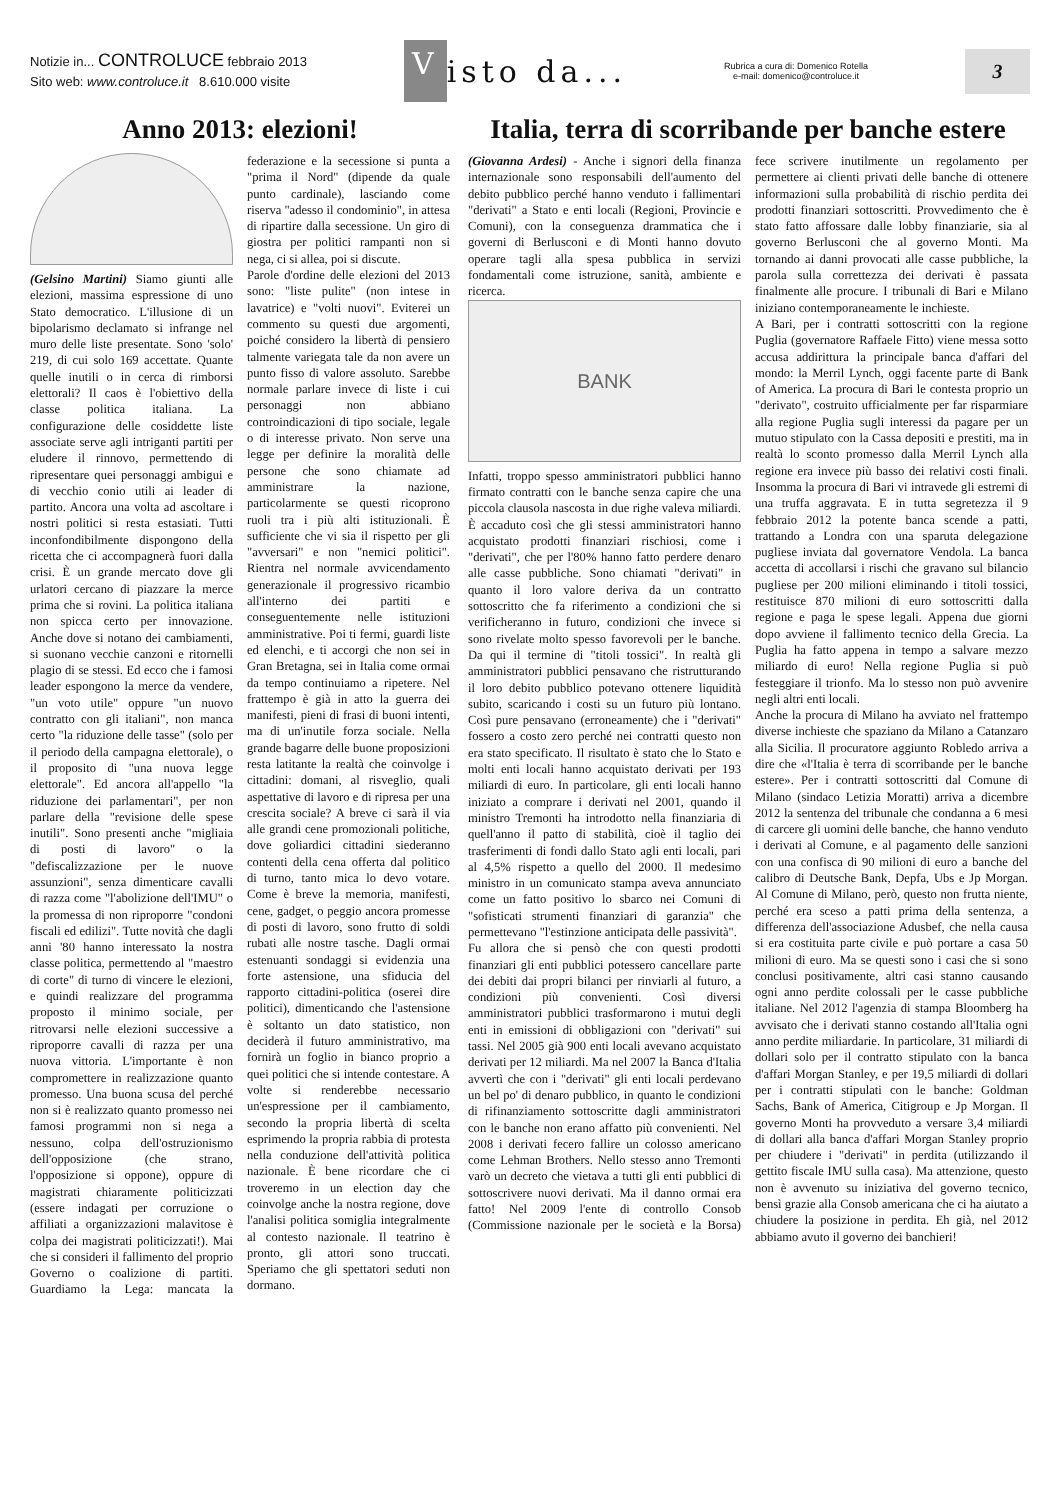Notizie in... CONTROLUCE febbraio 2013
Sito web: www.controluce.it 8.610.000 visite
Visto da...
Rubrica a cura di: Domenico Rotella
e-mail: domenico@controluce.it
3
Anno 2013: elezioni!
(Gelsino Martini) Siamo giunti alle elezioni, massima espressione di uno Stato democratico. L'illusione di un bipolarismo declamato si infrange nel muro delle liste presentate. Sono 'solo' 219, di cui solo 169 accettate. Quante quelle inutili o in cerca di rimborsi elettorali? Il caos è l'obiettivo della classe politica italiana. La configurazione delle cosiddette liste associate serve agli intriganti partiti per eludere il rinnovo, permettendo di ripresentare quei personaggi ambigui e di vecchio conio utili ai leader di partito. Ancora una volta ad ascoltare i nostri politici si resta estasiati. Tutti inconfondibilmente dispongono della ricetta che ci accompagnerà fuori dalla crisi. È un grande mercato dove gli urlatori cercano di piazzare la merce prima che si rovini. La politica italiana non spicca certo per innovazione. Anche dove si notano dei cambiamenti, si suonano vecchie canzoni e ritornelli plagio di se stessi. Ed ecco che i famosi leader espongono la merce da vendere, "un voto utile" oppure "un nuovo contratto con gli italiani", non manca certo "la riduzione delle tasse" (solo per il periodo della campagna elettorale), o il proposito di "una nuova legge elettorale". Ed ancora all'appello "la riduzione dei parlamentari", per non parlare della "revisione delle spese inutili". Sono presenti anche "migliaia di posti di lavoro" o la "defiscalizzazione per le nuove assunzioni", senza dimenticare cavalli di razza come "l'abolizione dell'IMU" o la promessa di non riproporre "condoni fiscali ed edilizi". Tutte novità che dagli anni '80 hanno interessato la nostra classe politica, permettendo al "maestro di corte" di turno di vincere le elezioni, e quindi realizzare del programma proposto il minimo sociale, per ritrovarsi nelle elezioni successive a riproporre cavalli di razza per una nuova vittoria. L'importante è non compromettere in realizzazione quanto promesso. Una buona scusa del perché non si è realizzato quanto promesso nei famosi programmi non si nega a nessuno, colpa dell'ostruzionismo dell'opposizione (che strano, l'opposizione si oppone), oppure di magistrati chiaramente politicizzati (essere indagati per corruzione o affiliati a organizzazioni malavitose è colpa dei magistrati politicizzati!). Mai che si consideri il fallimento del proprio Governo o coalizione di partiti. Guardiamo la Lega: mancata la federazione e la secessione si punta a "prima il Nord" (dipende da quale punto cardinale), lasciando come riserva "adesso il condominio", in attesa di ripartire dalla secessione. Un giro di giostra per politici rampanti non si nega, ci si allea, poi si discute.
Parole d'ordine delle elezioni del 2013 sono: "liste pulite" (non intese in lavatrice) e "volti nuovi". Eviterei un commento su questi due argomenti, poiché considero la libertà di pensiero talmente variegata tale da non avere un punto fisso di valore assoluto. Sarebbe normale parlare invece di liste i cui personaggi non abbiano controindicazioni di tipo sociale, legale o di interesse privato. Non serve una legge per definire la moralità delle persone che sono chiamate ad amministrare la nazione, particolarmente se questi ricoprono ruoli tra i più alti istituzionali. È sufficiente che vi sia il rispetto per gli "avversari" e non "nemici politici". Rientra nel normale avvicendamento generazionale il progressivo ricambio all'interno dei partiti e conseguentemente nelle istituzioni amministrative. Poi ti fermi, guardi liste ed elenchi, e ti accorgi che non sei in Gran Bretagna, sei in Italia come ormai da tempo continuiamo a ripetere. Nel frattempo è già in atto la guerra dei manifesti, pieni di frasi di buoni intenti, ma di un'inutile forza sociale. Nella grande bagarre delle buone proposizioni resta latitante la realtà che coinvolge i cittadini: domani, al risveglio, quali aspettative di lavoro e di ripresa per una crescita sociale? A breve ci sarà il via alle grandi cene promozionali politiche, dove goliardici cittadini siederanno contenti della cena offerta dal politico di turno, tanto mica lo devo votare. Come è breve la memoria, manifesti, cene, gadget, o peggio ancora promesse di posti di lavoro, sono frutto di soldi rubati alle nostre tasche. Dagli ormai estenuanti sondaggi si evidenzia una forte astensione, una sfiducia del rapporto cittadini-politica (oserei dire politici), dimenticando che l'astensione è soltanto un dato statistico, non deciderà il futuro amministrativo, ma fornirà un foglio in bianco proprio a quei politici che si intende contestare. A volte si renderebbe necessario un'espressione per il cambiamento, secondo la propria libertà di scelta esprimendo la propria rabbia di protesta nella conduzione dell'attività politica nazionale. È bene ricordare che ci troveremo in un election day che coinvolge anche la nostra regione, dove l'analisi politica somiglia integralmente al contesto nazionale. Il teatrino è pronto, gli attori sono truccati. Speriamo che gli spettatori seduti non dormano.
Italia, terra di scorribande per banche estere
(Giovanna Ardesi) - Anche i signori della finanza internazionale sono responsabili dell'aumento del debito pubblico perché hanno venduto i fallimentari "derivati" a Stato e enti locali (Regioni, Provincie e Comuni), con la conseguenza drammatica che i governi di Berlusconi e di Monti hanno dovuto operare tagli alla spesa pubblica in servizi fondamentali come istruzione, sanità, ambiente e ricerca.
BANK
Infatti, troppo spesso amministratori pubblici hanno firmato contratti con le banche senza capire che una piccola clausola nascosta in due righe valeva miliardi. È accaduto così che gli stessi amministratori hanno acquistato prodotti finanziari rischiosi, come i "derivati", che per l'80% hanno fatto perdere denaro alle casse pubbliche. Sono chiamati "derivati" in quanto il loro valore deriva da un contratto sottoscritto che fa riferimento a condizioni che si verificheranno in futuro, condizioni che invece si sono rivelate molto spesso favorevoli per le banche. Da qui il termine di "titoli tossici". In realtà gli amministratori pubblici pensavano che ristrutturando il loro debito pubblico potevano ottenere liquidità subito, scaricando i costi su un futuro più lontano. Così pure pensavano (erroneamente) che i "derivati" fossero a costo zero perché nei contratti questo non era stato specificato. Il risultato è stato che lo Stato e molti enti locali hanno acquistato derivati per 193 miliardi di euro. In particolare, gli enti locali hanno iniziato a comprare i derivati nel 2001, quando il ministro Tremonti ha introdotto nella finanziaria di quell'anno il patto di stabilità, cioè il taglio dei trasferimenti di fondi dallo Stato agli enti locali, pari al 4,5% rispetto a quello del 2000. Il medesimo ministro in un comunicato stampa aveva annunciato come un fatto positivo lo sbarco nei Comuni di "sofisticati strumenti finanziari di garanzia" che permettevano "l'estinzione anticipata delle passività".
Fu allora che si pensò che con questi prodotti finanziari gli enti pubblici potessero cancellare parte dei debiti dai propri bilanci per rinviarli al futuro, a condizioni più convenienti. Così diversi amministratori pubblici trasformarono i mutui degli enti in emissioni di obbligazioni con "derivati" sui tassi. Nel 2005 già 900 enti locali avevano acquistato derivati per 12 miliardi. Ma nel 2007 la Banca d'Italia avvertì che con i "derivati" gli enti locali perdevano un bel po' di denaro pubblico, in quanto le condizioni di rifinanziamento sottoscritte dagli amministratori con le banche non erano affatto più convenienti. Nel 2008 i derivati fecero fallire un colosso americano come Lehman Brothers. Nello stesso anno Tremonti varò un decreto che vietava a tutti gli enti pubblici di sottoscrivere nuovi derivati. Ma il danno ormai era fatto! Nel 2009 l'ente di controllo Consob (Commissione nazionale per le società e la Borsa) fece scrivere inutilmente un regolamento per permettere ai clienti privati delle banche di ottenere informazioni sulla probabilità di rischio perdita dei prodotti finanziari sottoscritti. Provvedimento che è stato fatto affossare dalle lobby finanziarie, sia al governo Berlusconi che al governo Monti. Ma tornando ai danni provocati alle casse pubbliche, la parola sulla correttezza dei derivati è passata finalmente alle procure. I tribunali di Bari e Milano iniziano contemporaneamente le inchieste.
A Bari, per i contratti sottoscritti con la regione Puglia (governatore Raffaele Fitto) viene messa sotto accusa addirittura la principale banca d'affari del mondo: la Merril Lynch, oggi facente parte di Bank of America. La procura di Bari le contesta proprio un "derivato", costruito ufficialmente per far risparmiare alla regione Puglia sugli interessi da pagare per un mutuo stipulato con la Cassa depositi e prestiti, ma in realtà lo sconto promesso dalla Merril Lynch alla regione era invece più basso dei relativi costi finali. Insomma la procura di Bari vi intravede gli estremi di una truffa aggravata. E in tutta segretezza il 9 febbraio 2012 la potente banca scende a patti, trattando a Londra con una sparuta delegazione pugliese inviata dal governatore Vendola. La banca accetta di accollarsi i rischi che gravano sul bilancio pugliese per 200 milioni eliminando i titoli tossici, restituisce 870 milioni di euro sottoscritti dalla regione e paga le spese legali. Appena due giorni dopo avviene il fallimento tecnico della Grecia. La Puglia ha fatto appena in tempo a salvare mezzo miliardo di euro! Nella regione Puglia si può festeggiare il trionfo. Ma lo stesso non può avvenire negli altri enti locali.
Anche la procura di Milano ha avviato nel frattempo diverse inchieste che spaziano da Milano a Catanzaro alla Sicilia. Il procuratore aggiunto Robledo arriva a dire che «l'Italia è terra di scorribande per le banche estere». Per i contratti sottoscritti dal Comune di Milano (sindaco Letizia Moratti) arriva a dicembre 2012 la sentenza del tribunale che condanna a 6 mesi di carcere gli uomini delle banche, che hanno venduto i derivati al Comune, e al pagamento delle sanzioni con una confisca di 90 milioni di euro a banche del calibro di Deutsche Bank, Depfa, Ubs e Jp Morgan. Al Comune di Milano, però, questo non frutta niente, perché era sceso a patti prima della sentenza, a differenza dell'associazione Adusbef, che nella causa si era costituita parte civile e può portare a casa 50 milioni di euro. Ma se questi sono i casi che si sono conclusi positivamente, altri casi stanno causando ogni anno perdite colossali per le casse pubbliche italiane. Nel 2012 l'agenzia di stampa Bloomberg ha avvisato che i derivati stanno costando all'Italia ogni anno perdite miliardarie. In particolare, 31 miliardi di dollari solo per il contratto stipulato con la banca d'affari Morgan Stanley, e per 19,5 miliardi di dollari per i contratti stipulati con le banche: Goldman Sachs, Bank of America, Citigroup e Jp Morgan. Il governo Monti ha provveduto a versare 3,4 miliardi di dollari alla banca d'affari Morgan Stanley proprio per chiudere i "derivati" in perdita (utilizzando il gettito fiscale IMU sulla casa). Ma attenzione, questo non è avvenuto su iniziativa del governo tecnico, bensì grazie alla Consob americana che ci ha aiutato a chiudere la posizione in perdita. Eh già, nel 2012 abbiamo avuto il governo dei banchieri!